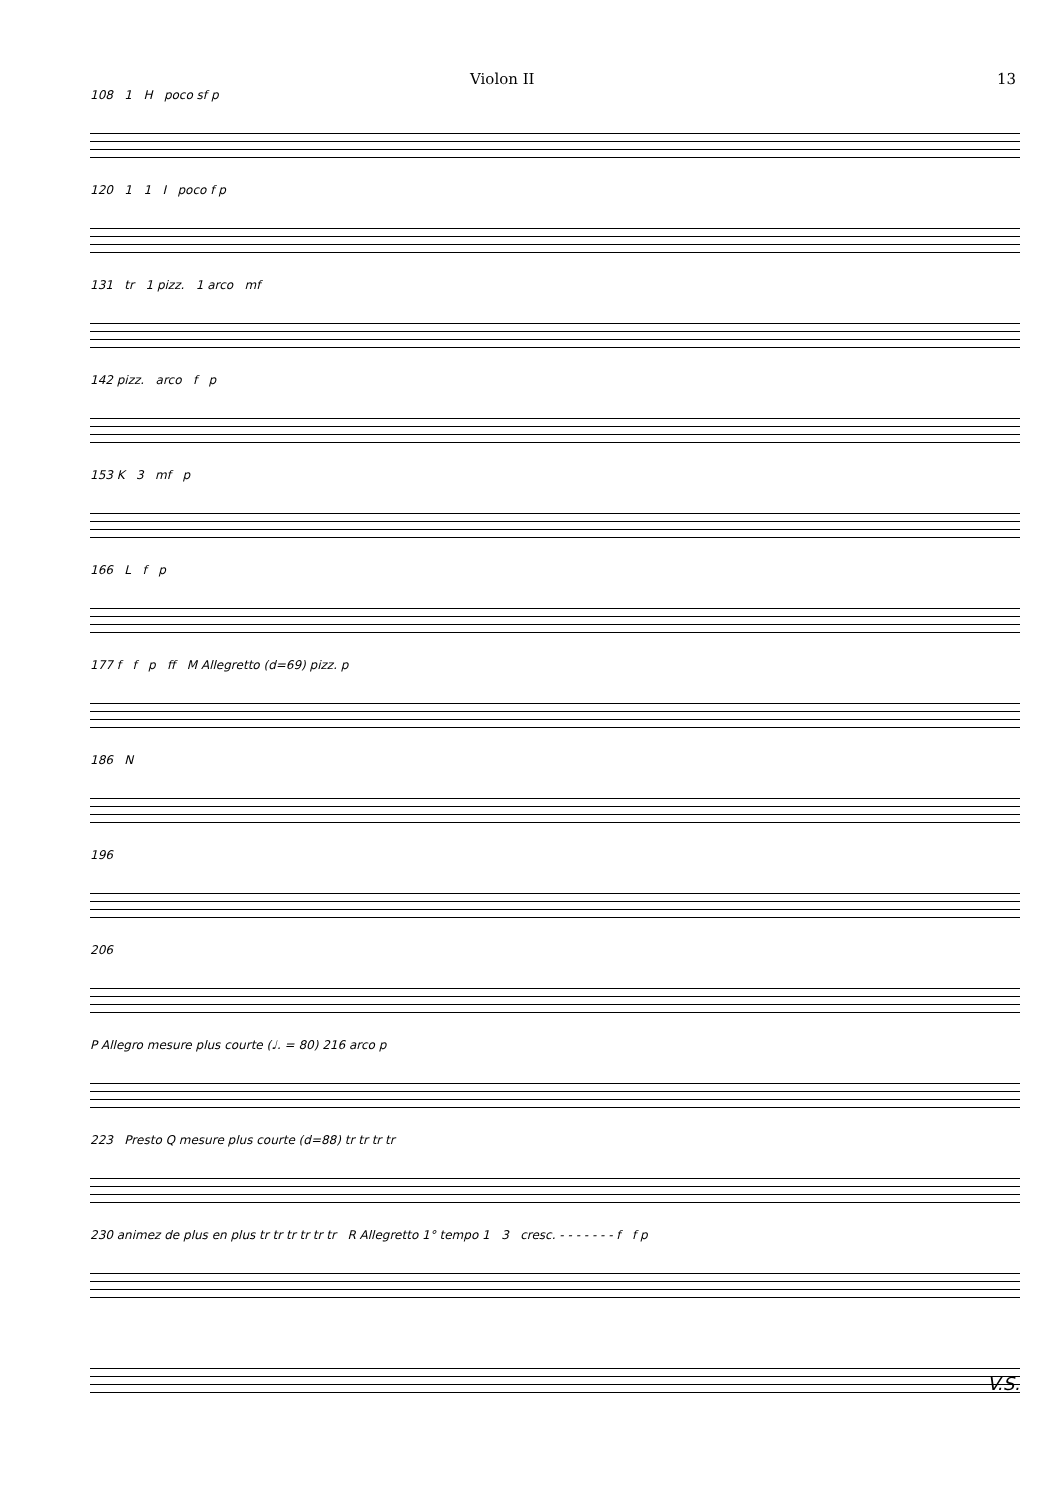Violon II 13
108 1 H poco sf p
120 1 1 I poco f p
131 tr 1 pizz. 1 arco mf
142 pizz. arco f p
153 K 3 mf p
166 L f p
177 f f p ff M Allegretto (d=69) pizz. p
186 N
196
206
P Allegro mesure plus courte (♩. = 80) 216 arco p
223 Presto Q mesure plus courte (d=88) tr tr tr tr
230 animez de plus en plus tr tr tr tr tr tr R Allegretto 1° tempo 1 3 cresc. - - - - - - - f f p
V.S.